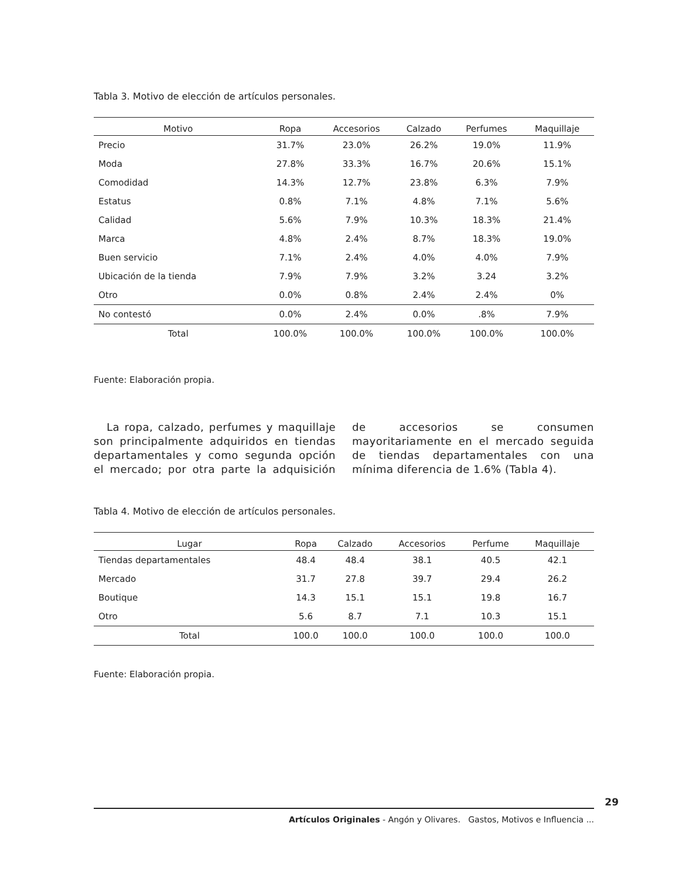Tabla 3. Motivo de elección de artículos personales.
| Motivo | Ropa | Accesorios | Calzado | Perfumes | Maquillaje |
| --- | --- | --- | --- | --- | --- |
| Precio | 31.7% | 23.0% | 26.2% | 19.0% | 11.9% |
| Moda | 27.8% | 33.3% | 16.7% | 20.6% | 15.1% |
| Comodidad | 14.3% | 12.7% | 23.8% | 6.3% | 7.9% |
| Estatus | 0.8% | 7.1% | 4.8% | 7.1% | 5.6% |
| Calidad | 5.6% | 7.9% | 10.3% | 18.3% | 21.4% |
| Marca | 4.8% | 2.4% | 8.7% | 18.3% | 19.0% |
| Buen servicio | 7.1% | 2.4% | 4.0% | 4.0% | 7.9% |
| Ubicación de la tienda | 7.9% | 7.9% | 3.2% | 3.24 | 3.2% |
| Otro | 0.0% | 0.8% | 2.4% | 2.4% | 0% |
| No contestó | 0.0% | 2.4% | 0.0% | .8% | 7.9% |
| Total | 100.0% | 100.0% | 100.0% | 100.0% | 100.0% |
Fuente: Elaboración propia.
La ropa, calzado, perfumes y maquillaje son principalmente adquiridos en tiendas departamentales y como segunda opción el mercado; por otra parte la adquisición de accesorios se consumen mayoritariamente en el mercado seguida de tiendas departamentales con una mínima diferencia de 1.6% (Tabla 4).
Tabla 4. Motivo de elección de artículos personales.
| Lugar | Ropa | Calzado | Accesorios | Perfume | Maquillaje |
| --- | --- | --- | --- | --- | --- |
| Tiendas departamentales | 48.4 | 48.4 | 38.1 | 40.5 | 42.1 |
| Mercado | 31.7 | 27.8 | 39.7 | 29.4 | 26.2 |
| Boutique | 14.3 | 15.1 | 15.1 | 19.8 | 16.7 |
| Otro | 5.6 | 8.7 | 7.1 | 10.3 | 15.1 |
| Total | 100.0 | 100.0 | 100.0 | 100.0 | 100.0 |
Fuente: Elaboración propia.
29
Artículos Originales - Angón y Olivares. Gastos, Motivos e Influencia ...